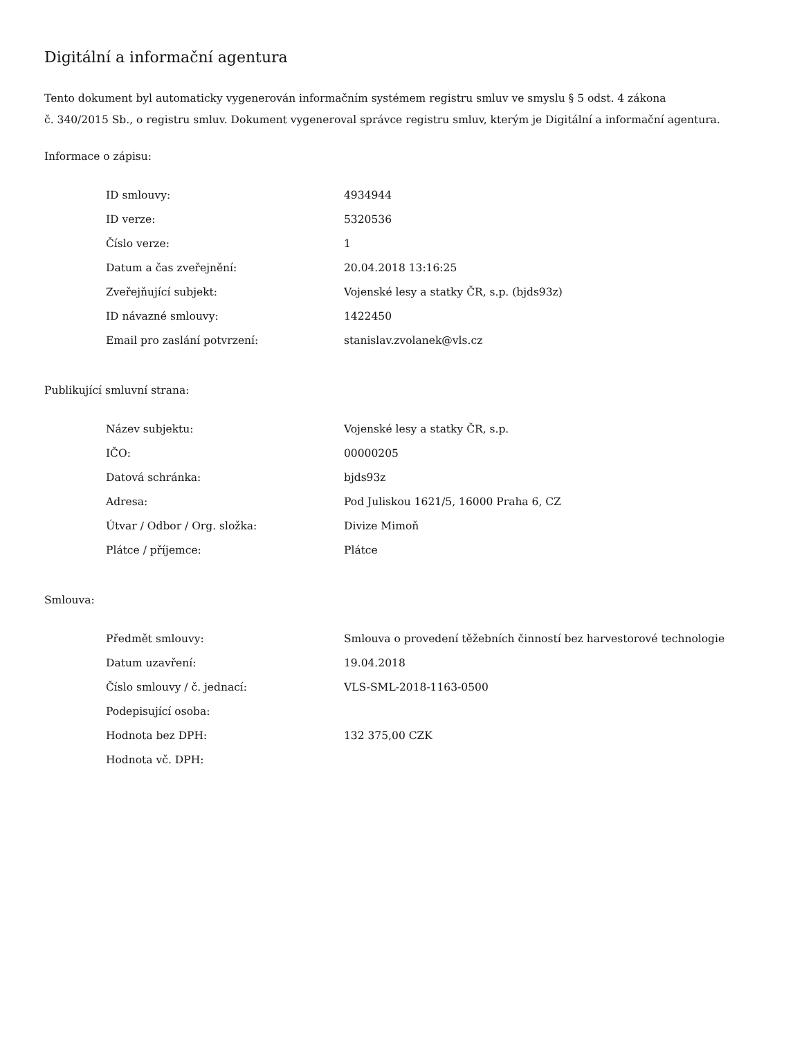Digitální a informační agentura
Tento dokument byl automaticky vygenerován informačním systémem registru smluv ve smyslu § 5 odst. 4 zákona
č. 340/2015 Sb., o registru smluv. Dokument vygeneroval správce registru smluv, kterým je Digitální a informační agentura.
Informace o zápisu:
| ID smlouvy: | 4934944 |
| ID verze: | 5320536 |
| Číslo verze: | 1 |
| Datum a čas zveřejnění: | 20.04.2018 13:16:25 |
| Zveřejňující subjekt: | Vojenské lesy a statky ČR, s.p. (bjds93z) |
| ID návazné smlouvy: | 1422450 |
| Email pro zaslání potvrzení: | stanislav.zvolanek@vls.cz |
Publikující smluvní strana:
| Název subjektu: | Vojenské lesy a statky ČR, s.p. |
| IČO: | 00000205 |
| Datová schránka: | bjds93z |
| Adresa: | Pod Juliskou 1621/5, 16000 Praha 6, CZ |
| Útvar / Odbor / Org. složka: | Divize Mimoň |
| Plátce / příjemce: | Plátce |
Smlouva:
| Předmět smlouvy: | Smlouva o provedení těžebních činností bez harvestorové technologie |
| Datum uzavření: | 19.04.2018 |
| Číslo smlouvy / č. jednací: | VLS-SML-2018-1163-0500 |
| Podepisující osoba: | |
| Hodnota bez DPH: | 132 375,00 CZK |
| Hodnota vč. DPH: | |